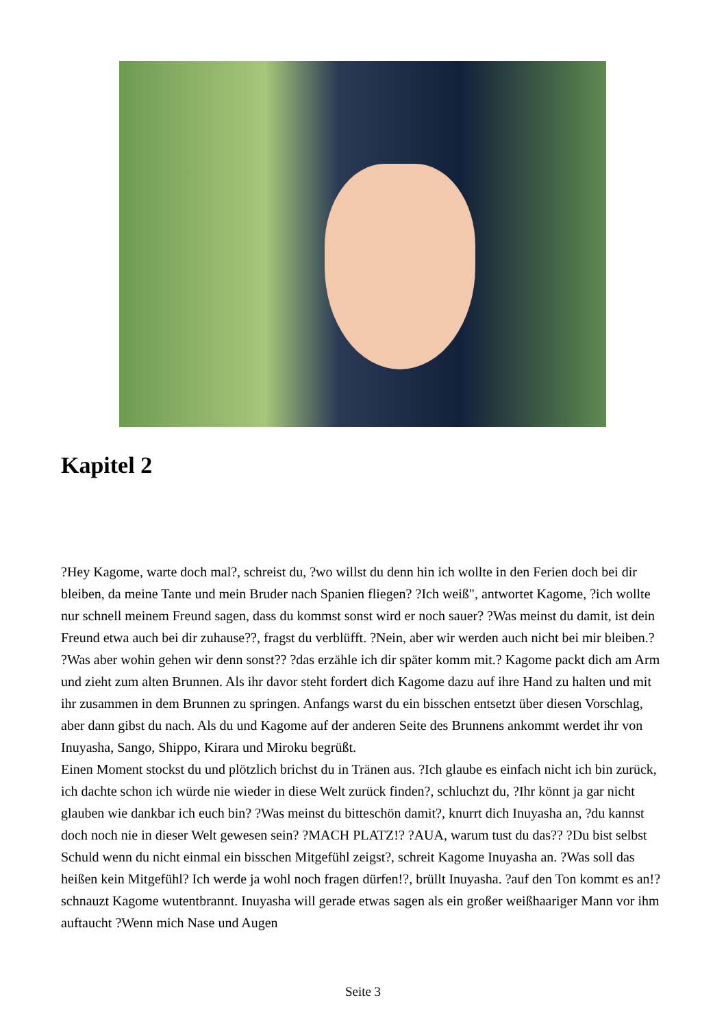Kapitel 2
?Hey Kagome, warte doch mal?, schreist du, ?wo willst du denn hin ich wollte in den Ferien doch bei dir bleiben, da meine Tante und mein Bruder nach Spanien fliegen? ?Ich weiß", antwortet Kagome, ?ich wollte nur schnell meinem Freund sagen, dass du kommst sonst wird er noch sauer? ?Was meinst du damit, ist dein Freund etwa auch bei dir zuhause??, fragst du verblüfft. ?Nein, aber wir werden auch nicht bei mir bleiben.? ?Was aber wohin gehen wir denn sonst?? ?das erzähle ich dir später komm mit.? Kagome packt dich am Arm und zieht zum alten Brunnen. Als ihr davor steht fordert dich Kagome dazu auf ihre Hand zu halten und mit ihr zusammen in dem Brunnen zu springen. Anfangs warst du ein bisschen entsetzt über diesen Vorschlag, aber dann gibst du nach. Als du und Kagome auf der anderen Seite des Brunnens ankommt werdet ihr von Inuyasha, Sango, Shippo, Kirara und Miroku begrüßt.
Einen Moment stockst du und plötzlich brichst du in Tränen aus. ?Ich glaube es einfach nicht ich bin zurück, ich dachte schon ich würde nie wieder in diese Welt zurück finden?, schluchzt du, ?Ihr könnt ja gar nicht glauben wie dankbar ich euch bin? ?Was meinst du bitteschön damit?, knurrt dich Inuyasha an, ?du kannst doch noch nie in dieser Welt gewesen sein? ?MACH PLATZ!? ?AUA, warum tust du das?? ?Du bist selbst Schuld wenn du nicht einmal ein bisschen Mitgefühl zeigst?, schreit Kagome Inuyasha an. ?Was soll das heißen kein Mitgefühl? Ich werde ja wohl noch fragen dürfen!?, brüllt Inuyasha. ?auf den Ton kommt es an!? schnauzt Kagome wutentbrannt. Inuyasha will gerade etwas sagen als ein großer weißhaariger Mann vor ihm auftaucht ?Wenn mich Nase und Augen
Seite 3